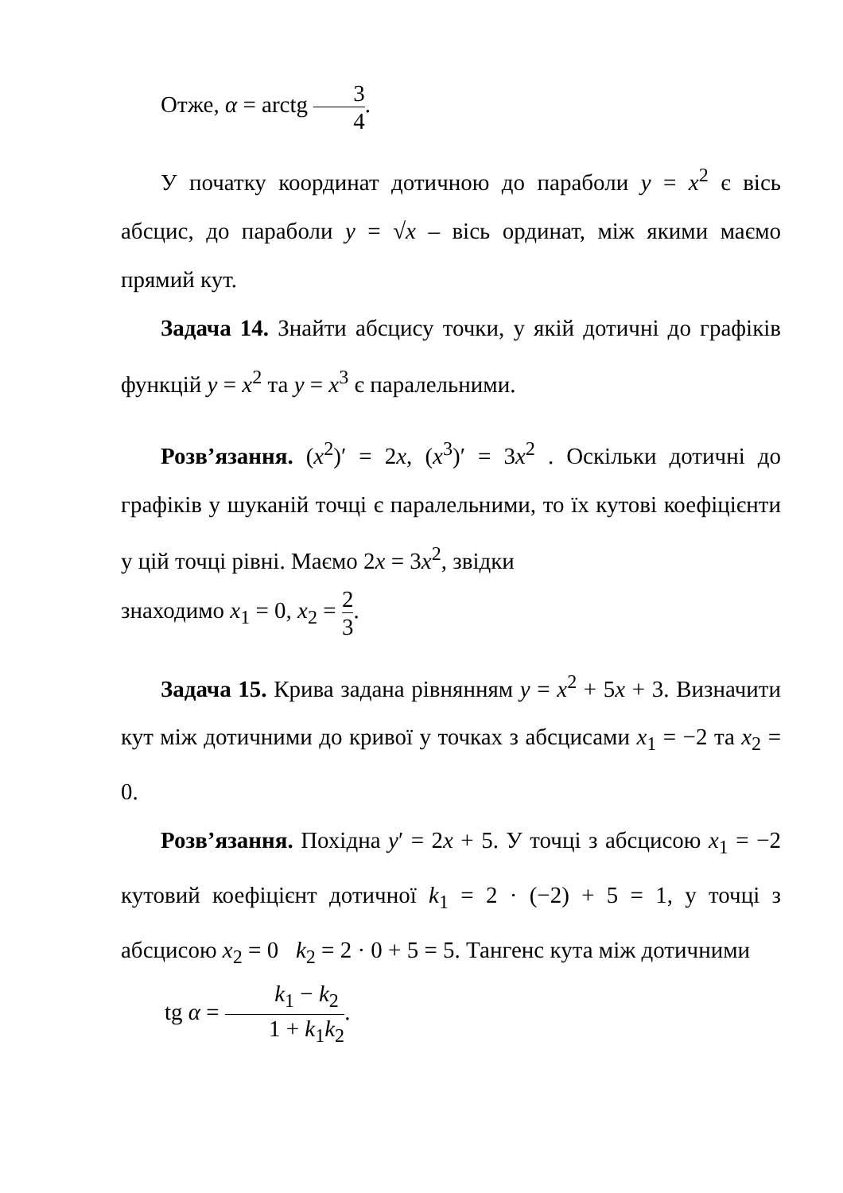Отже, α = arctg 3 4.
У початку координат дотичною до параболи y = x<sup>2</sup> є вісь абсцис, до параболи y = √x – вісь ординат, між якими маємо прямий кут.
Задача 14. Знайти абсцису точки, у якій дотичні до графіків функцій y = x<sup>2</sup> та y = x<sup>3</sup> є паралельними.
Розв’язання. (x<sup>2</sup>)′ = 2x, (x<sup>3</sup>)′ = 3x<sup>2</sup> . Оскільки дотичні до графіків у шуканій точці є паралельними, то їх кутові коефіцієнти у цій точці рівні. Маємо 2x = 3x<sup>2</sup>, звідки
знаходимо x<sub>1</sub> = 0, x<sub>2</sub> = 2 3.
Задача 15. Крива задана рівнянням y = x<sup>2</sup> + 5x + 3. Визначити кут між дотичними до кривої у точках з абсцисами x<sub>1</sub> = −2 та x<sub>2</sub> = 0.
Розв’язання. Похідна y′ = 2x + 5. У точці з абсцисою x<sub>1</sub> = −2 кутовий коефіцієнт дотичної k<sub>1</sub> = 2 · (−2) + 5 = 1, у точці з абсцисою x<sub>2</sub> = 0 k<sub>2</sub> = 2 · 0 + 5 = 5. Тангенс кута між дотичними
tg α = k<sub>1</sub> − k<sub>2</sub> 1 + k<sub>1</sub>k<sub>2</sub>.